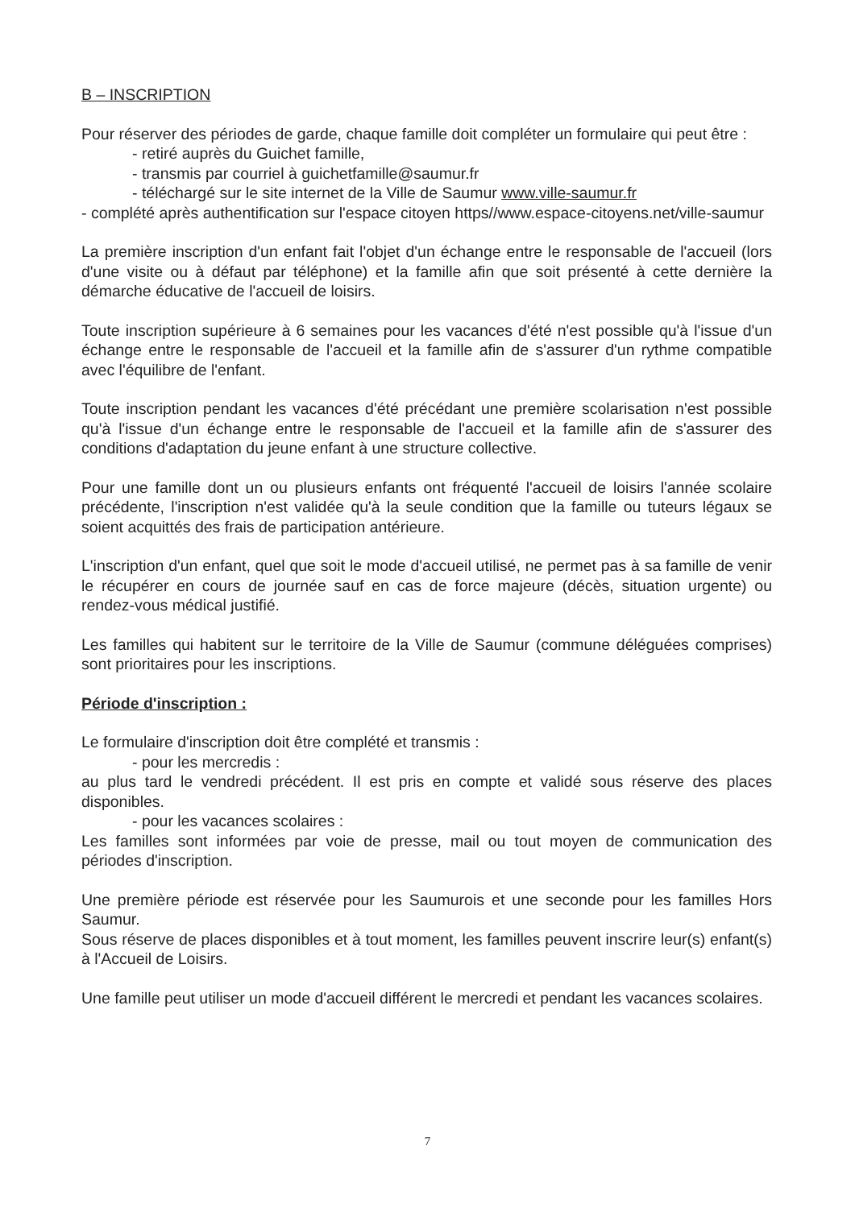B – INSCRIPTION
Pour réserver des périodes de garde, chaque famille doit compléter un formulaire qui peut être :
- retiré auprès du Guichet famille,
- transmis par courriel à guichetfamille@saumur.fr
- téléchargé sur le site internet de la Ville de Saumur www.ville-saumur.fr
- complété après authentification sur l'espace citoyen https//www.espace-citoyens.net/ville-saumur
La première inscription d'un enfant fait l'objet d'un échange entre le responsable de l'accueil (lors d'une visite ou à défaut par téléphone) et la famille afin que soit présenté à cette dernière la démarche éducative de l'accueil de loisirs.
Toute inscription supérieure à 6 semaines pour les vacances d'été n'est possible qu'à l'issue d'un échange entre le responsable de l'accueil et la famille afin de s'assurer d'un rythme compatible avec l'équilibre de l'enfant.
Toute inscription pendant les vacances d'été précédant une première scolarisation n'est possible qu'à l'issue d'un échange entre le responsable de l'accueil et la famille afin de s'assurer des conditions d'adaptation du jeune enfant à une structure collective.
Pour une famille dont un ou plusieurs enfants ont fréquenté l'accueil de loisirs l'année scolaire précédente, l'inscription n'est validée qu'à la seule condition que la famille ou tuteurs légaux se soient acquittés des frais de participation antérieure.
L'inscription d'un enfant, quel que soit le mode d'accueil utilisé, ne permet pas à sa famille de venir le récupérer en cours de journée sauf en cas de force majeure (décès, situation urgente) ou rendez-vous médical justifié.
Les familles qui habitent sur le territoire de la Ville de Saumur (commune déléguées comprises) sont prioritaires pour les inscriptions.
Période d'inscription :
Le formulaire d'inscription doit être complété et transmis :
- pour les mercredis :
au plus tard le vendredi précédent. Il est pris en compte et validé sous réserve des places disponibles.
- pour les vacances scolaires :
Les familles sont informées par voie de presse, mail ou tout moyen de communication des périodes d'inscription.
Une première période est réservée pour les Saumurois et une seconde pour les familles Hors Saumur.
Sous réserve de places disponibles et à tout moment, les familles peuvent inscrire leur(s) enfant(s) à l'Accueil de Loisirs.
Une famille peut utiliser un mode d'accueil différent le mercredi et pendant les vacances scolaires.
7